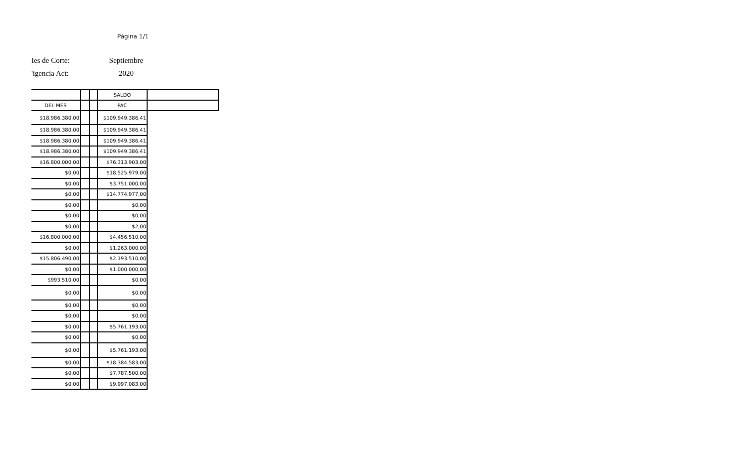Página 1/1
Ies de Corte: Septiembre
'igencia Act: 2020
| | | | SALDO | |
| DEL MES | | | PAC | |
| $18.986.380,00 | | | $109.949.386,41 | |
| $18.986.380,00 | | | $109.949.386,41 | |
| $18.986.380,00 | | | $109.949.386,41 | |
| $18.986.380,00 | | | $109.949.386,41 | |
| $16.800.000,00 | | | $76.313.903,00 | |
| $0,00 | | | $18.525.979,00 | |
| $0,00 | | | $3.751.000,00 | |
| $0,00 | | | $14.774.977,00 | |
| $0,00 | | | $0,00 | |
| $0,00 | | | $0,00 | |
| $0,00 | | | $2,00 | |
| $16.800.000,00 | | | $4.456.510,00 | |
| $0,00 | | | $1.263.000,00 | |
| $15.806.490,00 | | | $2.193.510,00 | |
| $0,00 | | | $1.000.000,00 | |
| $993.510,00 | | | $0,00 | |
| $0,00 | | | $0,00 | |
| $0,00 | | | $0,00 | |
| $0,00 | | | $0,00 | |
| $0,00 | | | $5.761.193,00 | |
| $0,00 | | | $0,00 | |
| $0,00 | | | $5.761.193,00 | |
| $0,00 | | | $18.384.583,00 | |
| $0,00 | | | $7.787.500,00 | |
| $0,00 | | | $9.997.083,00 | |